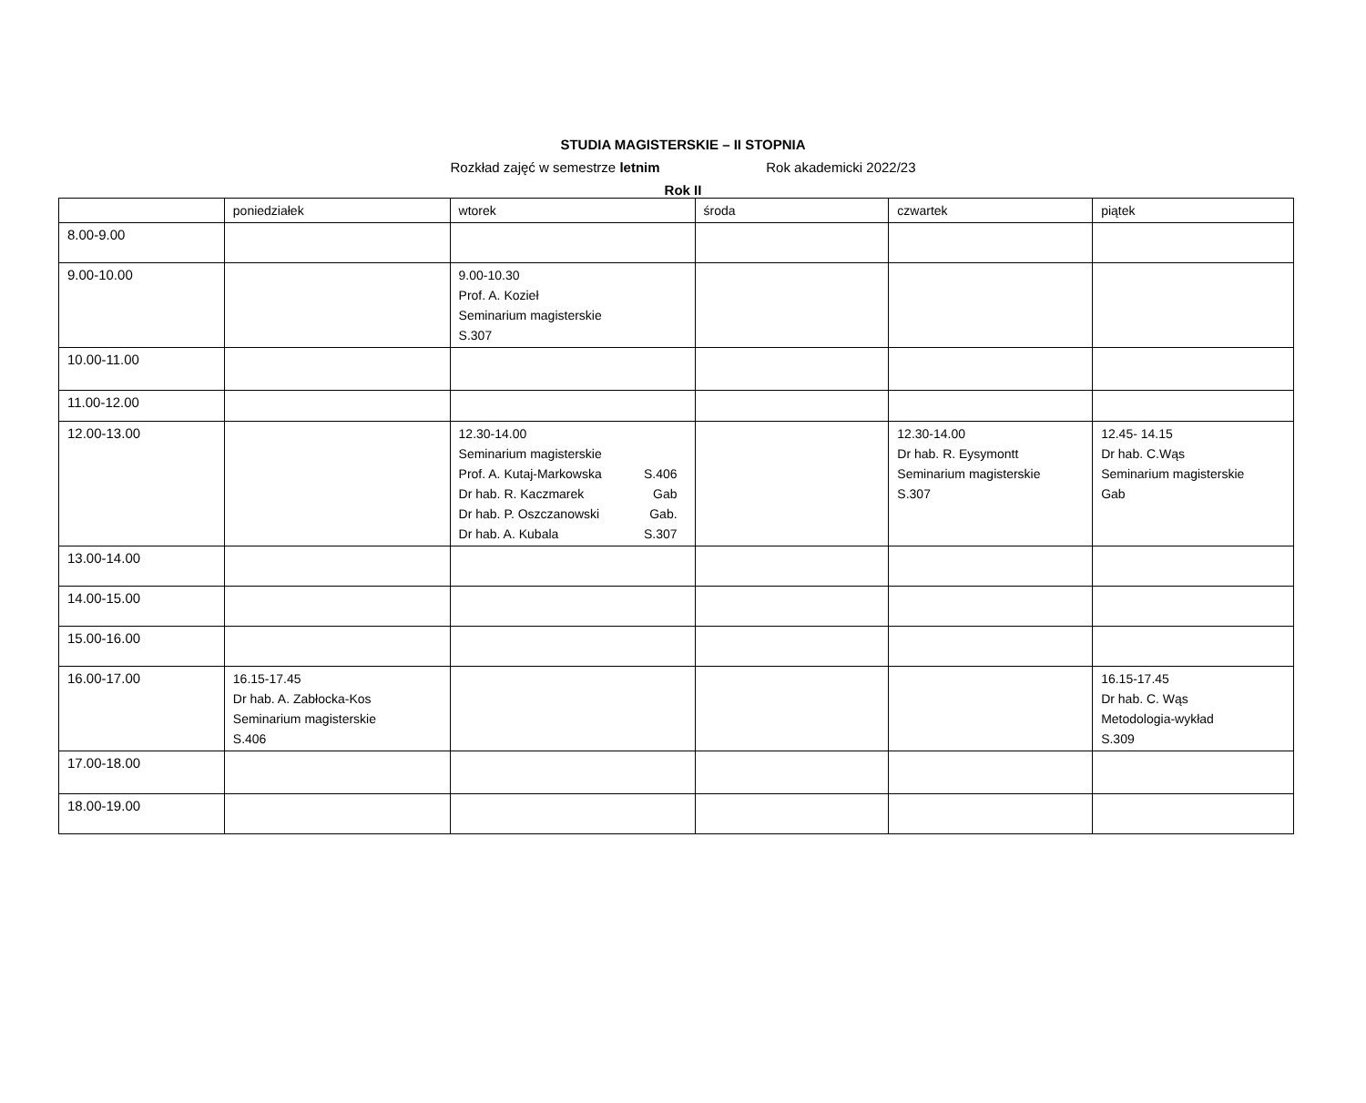STUDIA MAGISTERSKIE – II STOPNIA
Rozkład zajęć w semestrze letnim Rok akademicki 2022/23
Rok II
| | poniedziałek | wtorek | środa | czwartek | piątek |
| 8.00-9.00 | | | | | |
| 9.00-10.00 | | 9.00-10.30 Prof. A. Kozieł Seminarium magisterskie S.307 | | | |
| 10.00-11.00 | | | | | |
| 11.00-12.00 | | | | | |
| 12.00-13.00 | | 12.30-14.00 Seminarium magisterskie Prof. A. Kutaj-Markowska S.406 Dr hab. R. Kaczmarek Gab Dr hab. P. Oszczanowski Gab. Dr hab. A. Kubala S.307 | | 12.30-14.00 Dr hab. R. Eysymontt Seminarium magisterskie S.307 | 12.45- 14.15 Dr hab. C.Wąs Seminarium magisterskie Gab |
| 13.00-14.00 | | | | | |
| 14.00-15.00 | | | | | |
| 15.00-16.00 | | | | | |
| 16.00-17.00 | 16.15-17.45 Dr hab. A. Zabłocka-Kos Seminarium magisterskie S.406 | | | | 16.15-17.45 Dr hab. C. Wąs Metodologia-wykład S.309 |
| 17.00-18.00 | | | | | |
| 18.00-19.00 | | | | | |